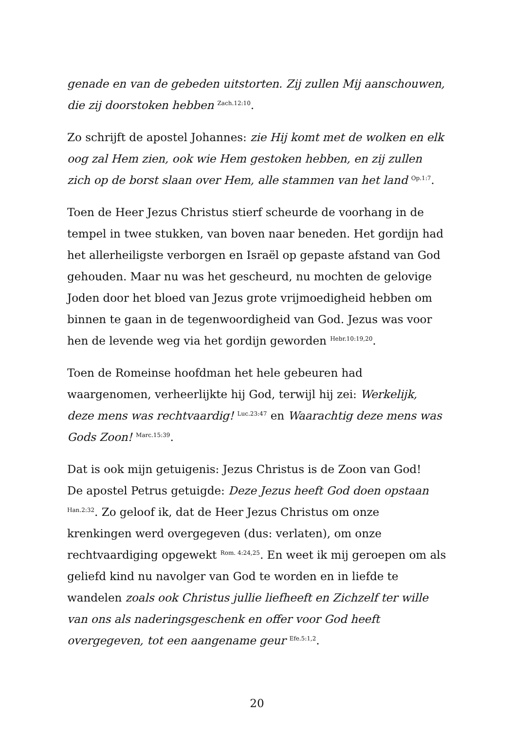genade en van de gebeden uitstorten. Zij zullen Mij aanschouwen, die zij doorstoken hebben <sup>Zach.12:10</sup>.
Zo schrijft de apostel Johannes: zie Hij komt met de wolken en elk oog zal Hem zien, ook wie Hem gestoken hebben, en zij zullen zich op de borst slaan over Hem, alle stammen van het land <sup>Op.1:7</sup>.
Toen de Heer Jezus Christus stierf scheurde de voorhang in de tempel in twee stukken, van boven naar beneden. Het gordijn had het allerheiligste verborgen en Israël op gepaste afstand van God gehouden. Maar nu was het gescheurd, nu mochten de gelovige Joden door het bloed van Jezus grote vrijmoedigheid hebben om binnen te gaan in de tegenwoordigheid van God. Jezus was voor hen de levende weg via het gordijn geworden <sup>Hebr.10:19,20</sup>.
Toen de Romeinse hoofdman het hele gebeuren had waargenomen, verheerlijkte hij God, terwijl hij zei: Werkelijk, deze mens was rechtvaardig! <sup>Luc.23:47</sup> en Waarachtig deze mens was Gods Zoon! <sup>Marc.15:39</sup>.
Dat is ook mijn getuigenis: Jezus Christus is de Zoon van God!
De apostel Petrus getuigde: Deze Jezus heeft God doen opstaan <sup>Han.2:32</sup>. Zo geloof ik, dat de Heer Jezus Christus om onze krenkingen werd overgegeven (dus: verlaten), om onze rechtvaardiging opgewekt <sup>Rom. 4:24,25</sup>. En weet ik mij geroepen om als geliefd kind nu navolger van God te worden en in liefde te wandelen zoals ook Christus jullie liefheeft en Zichzelf ter wille van ons als naderingsgeschenk en offer voor God heeft overgegeven, tot een aangename geur <sup>Efe.5:1,2</sup>.
20